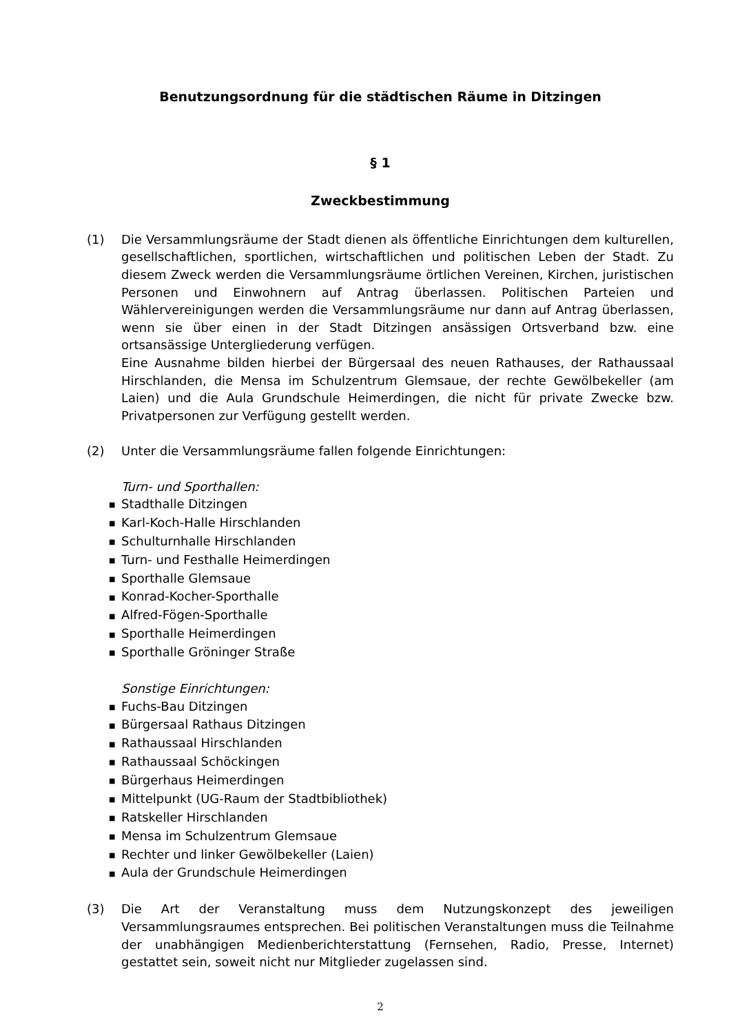Benutzungsordnung für die städtischen Räume in Ditzingen
§ 1
Zweckbestimmung
(1) Die Versammlungsräume der Stadt dienen als öffentliche Einrichtungen dem kulturellen, gesellschaftlichen, sportlichen, wirtschaftlichen und politischen Leben der Stadt. Zu diesem Zweck werden die Versammlungsräume örtlichen Vereinen, Kirchen, juristischen Personen und Einwohnern auf Antrag überlassen. Politischen Parteien und Wählervereinigungen werden die Versammlungsräume nur dann auf Antrag überlassen, wenn sie über einen in der Stadt Ditzingen ansässigen Ortsverband bzw. eine ortsansässige Untergliederung verfügen.
Eine Ausnahme bilden hierbei der Bürgersaal des neuen Rathauses, der Rathaussaal Hirschlanden, die Mensa im Schulzentrum Glemsaue, der rechte Gewölbekeller (am Laien) und die Aula Grundschule Heimerdingen, die nicht für private Zwecke bzw. Privatpersonen zur Verfügung gestellt werden.
(2) Unter die Versammlungsräume fallen folgende Einrichtungen:
Turn- und Sporthallen:
■ Stadthalle Ditzingen
■ Karl-Koch-Halle Hirschlanden
■ Schulturnhalle Hirschlanden
■ Turn- und Festhalle Heimerdingen
■ Sporthalle Glemsaue
■ Konrad-Kocher-Sporthalle
■ Alfred-Fögen-Sporthalle
■ Sporthalle Heimerdingen
■ Sporthalle Gröninger Straße
Sonstige Einrichtungen:
■ Fuchs-Bau Ditzingen
■ Bürgersaal Rathaus Ditzingen
■ Rathaussaal Hirschlanden
■ Rathaussaal Schöckingen
■ Bürgerhaus Heimerdingen
■ Mittelpunkt (UG-Raum der Stadtbibliothek)
■ Ratskeller Hirschlanden
■ Mensa im Schulzentrum Glemsaue
■ Rechter und linker Gewölbekeller (Laien)
■ Aula der Grundschule Heimerdingen
(3) Die Art der Veranstaltung muss dem Nutzungskonzept des jeweiligen Versammlungsraumes entsprechen. Bei politischen Veranstaltungen muss die Teilnahme der unabhängigen Medienberichterstattung (Fernsehen, Radio, Presse, Internet) gestattet sein, soweit nicht nur Mitglieder zugelassen sind.
2